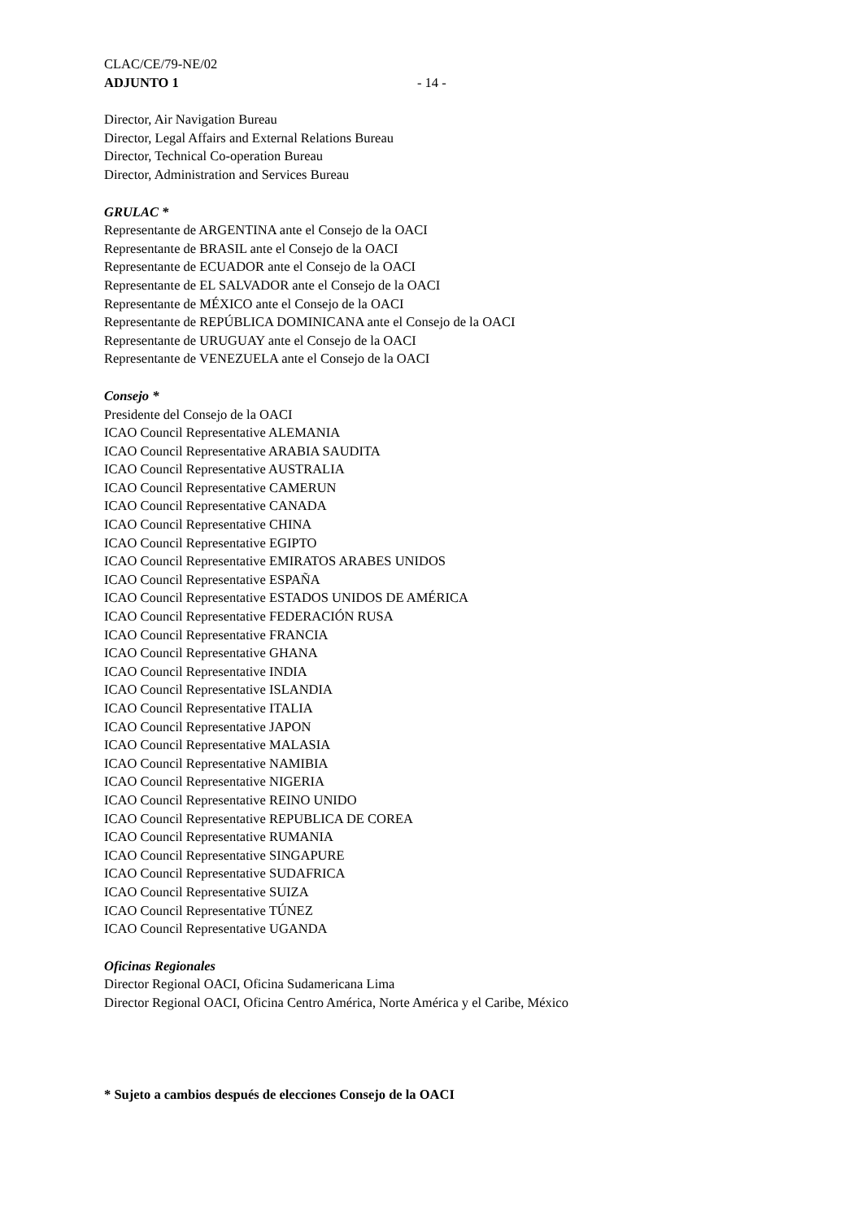CLAC/CE/79-NE/02
ADJUNTO 1 - 14 -
Director, Air Navigation Bureau
Director, Legal Affairs and External Relations Bureau
Director, Technical Co-operation Bureau
Director, Administration and Services Bureau
GRULAC *
Representante de ARGENTINA ante el Consejo de la OACI
Representante de BRASIL ante el Consejo de la OACI
Representante de ECUADOR ante el Consejo de la OACI
Representante de EL SALVADOR ante el Consejo de la OACI
Representante de MÉXICO ante el Consejo de la OACI
Representante de REPÚBLICA DOMINICANA ante el Consejo de la OACI
Representante de URUGUAY ante el Consejo de la OACI
Representante de VENEZUELA ante el Consejo de la OACI
Consejo *
Presidente del Consejo de la OACI
ICAO Council Representative ALEMANIA
ICAO Council Representative ARABIA SAUDITA
ICAO Council Representative AUSTRALIA
ICAO Council Representative CAMERUN
ICAO Council Representative CANADA
ICAO Council Representative CHINA
ICAO Council Representative EGIPTO
ICAO Council Representative EMIRATOS ARABES UNIDOS
ICAO Council Representative ESPAÑA
ICAO Council Representative ESTADOS UNIDOS DE AMÉRICA
ICAO Council Representative FEDERACIÓN RUSA
ICAO Council Representative FRANCIA
ICAO Council Representative GHANA
ICAO Council Representative INDIA
ICAO Council Representative ISLANDIA
ICAO Council Representative ITALIA
ICAO Council Representative JAPON
ICAO Council Representative MALASIA
ICAO Council Representative NAMIBIA
ICAO Council Representative NIGERIA
ICAO Council Representative REINO UNIDO
ICAO Council Representative REPUBLICA DE COREA
ICAO Council Representative RUMANIA
ICAO Council Representative SINGAPURE
ICAO Council Representative SUDAFRICA
ICAO Council Representative SUIZA
ICAO Council Representative TÚNEZ
ICAO Council Representative UGANDA
Oficinas Regionales
Director Regional OACI, Oficina Sudamericana Lima
Director Regional OACI, Oficina Centro América, Norte América y el Caribe, México
* Sujeto a cambios después de elecciones Consejo de la OACI